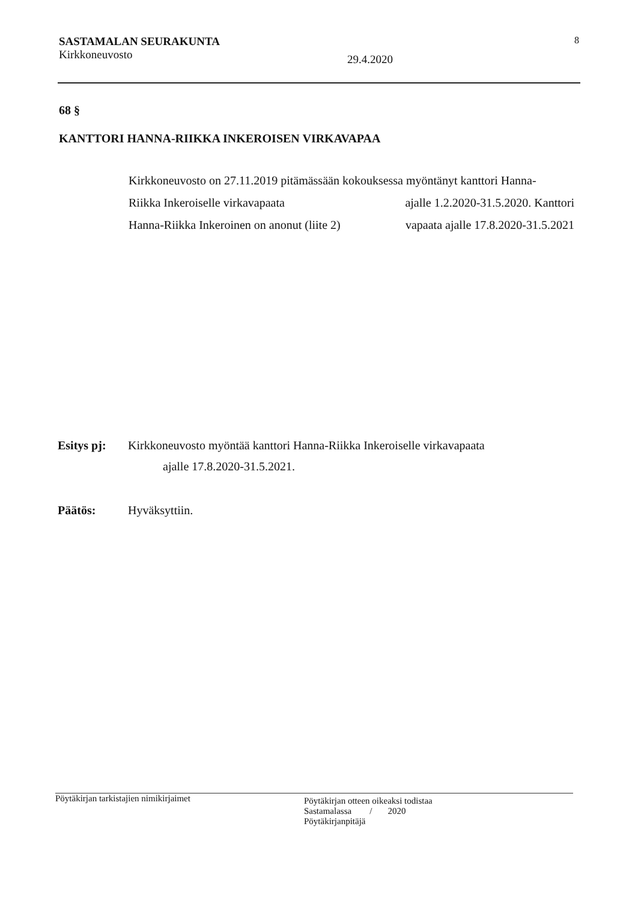SASTAMALAN SEURAKUNTA 8
Kirkkoneuvosto 29.4.2020
68 §
KANTTORI HANNA-RIIKKA INKEROISEN VIRKAVAPAA
Kirkkoneuvosto on 27.11.2019 pitämässään kokouksessa myöntänyt kanttori Hanna-
Riikka Inkeroiselle virkavapaata ajalle 1.2.2020-31.5.2020. Kanttori
Hanna-Riikka Inkeroinen on anonut (liite 2) vapaata ajalle 17.8.2020-31.5.2021
Esitys pj: Kirkkoneuvosto myöntää kanttori Hanna-Riikka Inkeroiselle virkavapaata
ajalle 17.8.2020-31.5.2021.
Päätös: Hyväksyttiin.
Pöytäkirjan tarkistajien nimikirjaimet
Pöytäkirjan otteen oikeaksi todistaa
Sastamalassa / 2020
Pöytäkirjanpitäjä